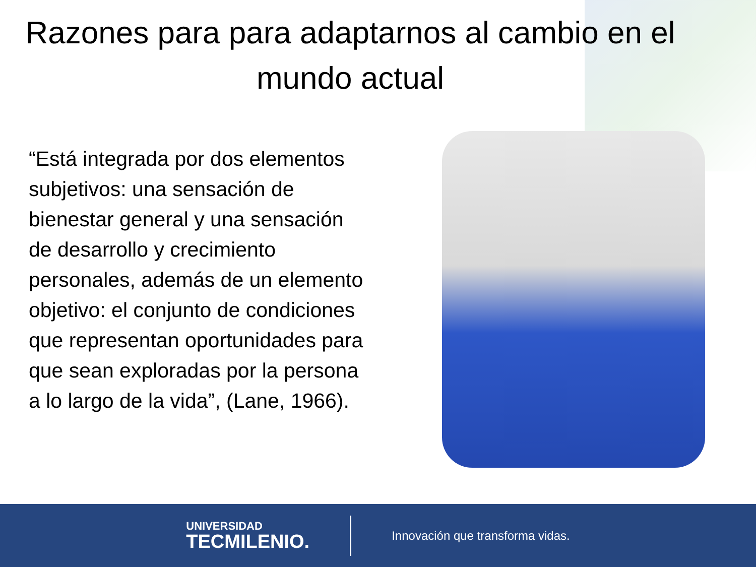Razones para para adaptarnos al cambio en el mundo actual
“Está integrada por dos elementos subjetivos: una sensación de bienestar general y una sensación de desarrollo y crecimiento personales, además de un elemento objetivo: el conjunto de condiciones que representan oportunidades para que sean exploradas por la persona a lo largo de la vida”, (Lane, 1966).
UNIVERSIDAD
TECMILENIO.
Innovación que transforma vidas.